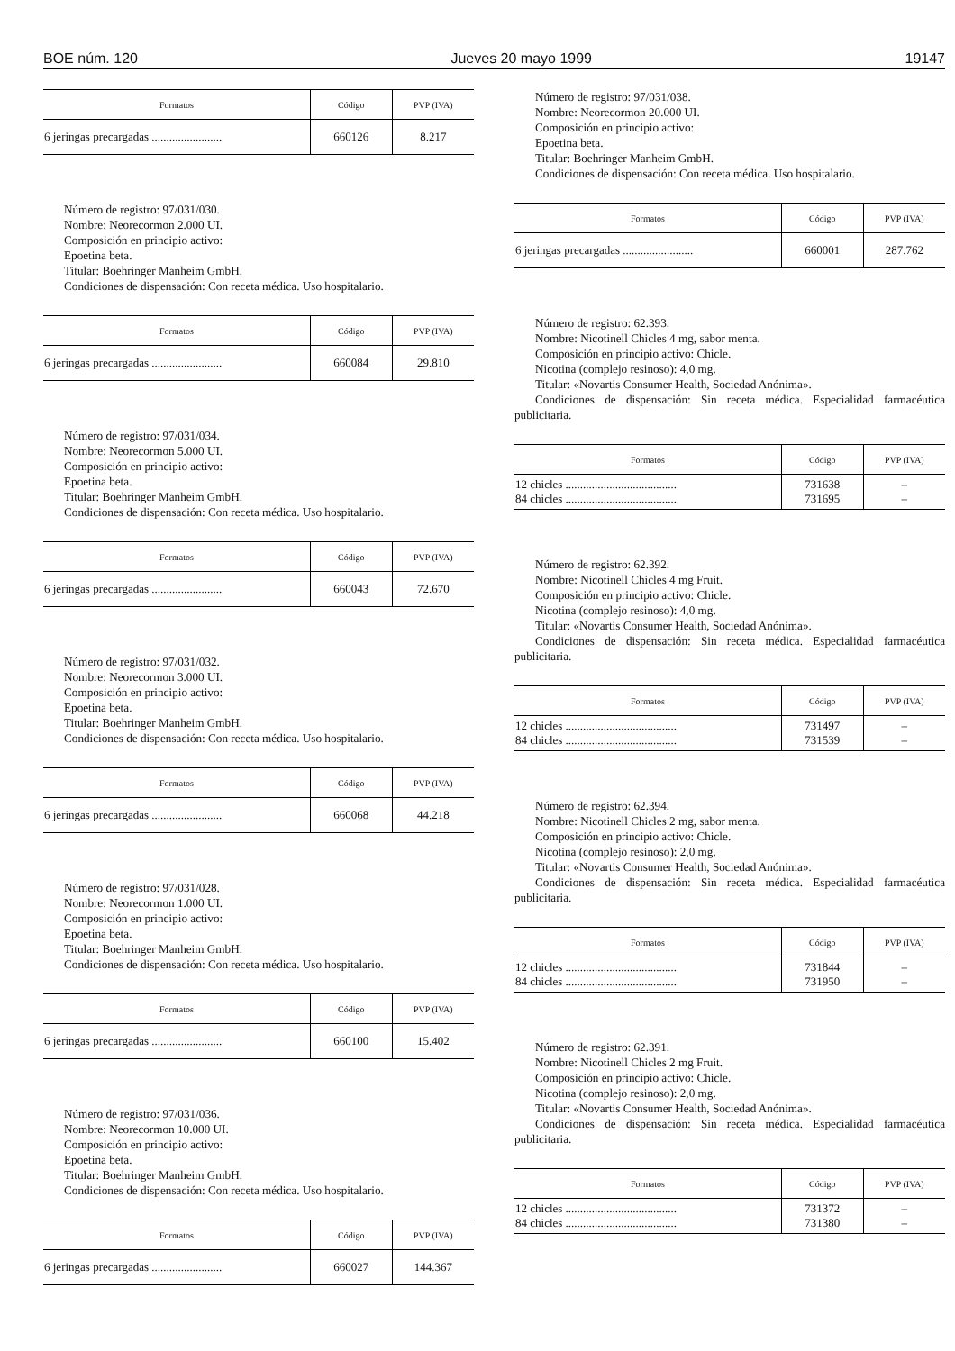BOE núm. 120 Jueves 20 mayo 1999 19147
| Formatos | Código | PVP (IVA) |
| --- | --- | --- |
| 6 jeringas precargadas ........................ | 660126 | 8.217 |
Número de registro: 97/031/030.
Nombre: Neorecormon 2.000 UI.
Composición en principio activo:
Epoetina beta.
Titular: Boehringer Manheim GmbH.
Condiciones de dispensación: Con receta médica. Uso hospitalario.
| Formatos | Código | PVP (IVA) |
| --- | --- | --- |
| 6 jeringas precargadas ........................ | 660084 | 29.810 |
Número de registro: 97/031/034.
Nombre: Neorecormon 5.000 UI.
Composición en principio activo:
Epoetina beta.
Titular: Boehringer Manheim GmbH.
Condiciones de dispensación: Con receta médica. Uso hospitalario.
| Formatos | Código | PVP (IVA) |
| --- | --- | --- |
| 6 jeringas precargadas ........................ | 660043 | 72.670 |
Número de registro: 97/031/032.
Nombre: Neorecormon 3.000 UI.
Composición en principio activo:
Epoetina beta.
Titular: Boehringer Manheim GmbH.
Condiciones de dispensación: Con receta médica. Uso hospitalario.
| Formatos | Código | PVP (IVA) |
| --- | --- | --- |
| 6 jeringas precargadas ........................ | 660068 | 44.218 |
Número de registro: 97/031/028.
Nombre: Neorecormon 1.000 UI.
Composición en principio activo:
Epoetina beta.
Titular: Boehringer Manheim GmbH.
Condiciones de dispensación: Con receta médica. Uso hospitalario.
| Formatos | Código | PVP (IVA) |
| --- | --- | --- |
| 6 jeringas precargadas ........................ | 660100 | 15.402 |
Número de registro: 97/031/036.
Nombre: Neorecormon 10.000 UI.
Composición en principio activo:
Epoetina beta.
Titular: Boehringer Manheim GmbH.
Condiciones de dispensación: Con receta médica. Uso hospitalario.
| Formatos | Código | PVP (IVA) |
| --- | --- | --- |
| 6 jeringas precargadas ........................ | 660027 | 144.367 |
Número de registro: 97/031/038.
Nombre: Neorecormon 20.000 UI.
Composición en principio activo:
Epoetina beta.
Titular: Boehringer Manheim GmbH.
Condiciones de dispensación: Con receta médica. Uso hospitalario.
| Formatos | Código | PVP (IVA) |
| --- | --- | --- |
| 6 jeringas precargadas ........................ | 660001 | 287.762 |
Número de registro: 62.393.
Nombre: Nicotinell Chicles 4 mg, sabor menta.
Composición en principio activo: Chicle.
Nicotina (complejo resinoso): 4,0 mg.
Titular: «Novartis Consumer Health, Sociedad Anónima».
Condiciones de dispensación: Sin receta médica. Especialidad farmacéutica publicitaria.
| Formatos | Código | PVP (IVA) |
| --- | --- | --- |
| 12 chicles ...................................... 84 chicles ...................................... | 731638 731695 | – – |
Número de registro: 62.392.
Nombre: Nicotinell Chicles 4 mg Fruit.
Composición en principio activo: Chicle.
Nicotina (complejo resinoso): 4,0 mg.
Titular: «Novartis Consumer Health, Sociedad Anónima».
Condiciones de dispensación: Sin receta médica. Especialidad farmacéutica publicitaria.
| Formatos | Código | PVP (IVA) |
| --- | --- | --- |
| 12 chicles ...................................... 84 chicles ...................................... | 731497 731539 | – – |
Número de registro: 62.394.
Nombre: Nicotinell Chicles 2 mg, sabor menta.
Composición en principio activo: Chicle.
Nicotina (complejo resinoso): 2,0 mg.
Titular: «Novartis Consumer Health, Sociedad Anónima».
Condiciones de dispensación: Sin receta médica. Especialidad farmacéutica publicitaria.
| Formatos | Código | PVP (IVA) |
| --- | --- | --- |
| 12 chicles ...................................... 84 chicles ...................................... | 731844 731950 | – – |
Número de registro: 62.391.
Nombre: Nicotinell Chicles 2 mg Fruit.
Composición en principio activo: Chicle.
Nicotina (complejo resinoso): 2,0 mg.
Titular: «Novartis Consumer Health, Sociedad Anónima».
Condiciones de dispensación: Sin receta médica. Especialidad farmacéutica publicitaria.
| Formatos | Código | PVP (IVA) |
| --- | --- | --- |
| 12 chicles ...................................... 84 chicles ...................................... | 731372 731380 | – – |